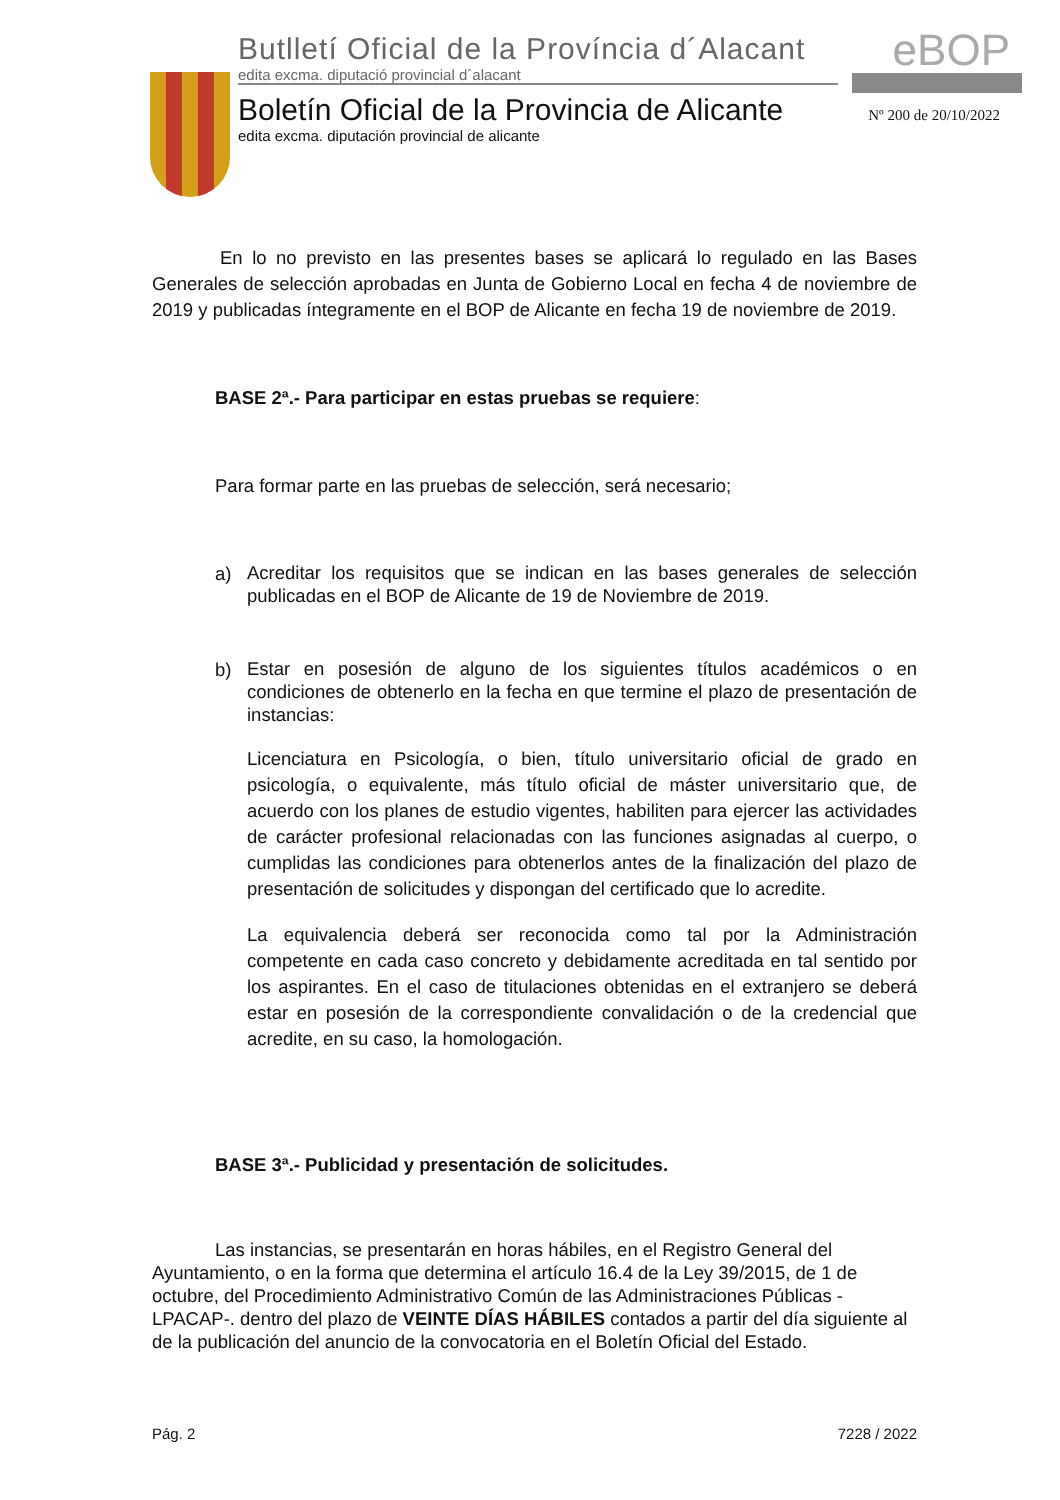Butlletí Oficial de la Província d´Alacant
edita excma. diputació provincial d´alacant
Boletín Oficial de la Provincia de Alicante
edita excma. diputación provincial de alicante
eBOP
Nº 200 de 20/10/2022
En lo no previsto en las presentes bases se aplicará lo regulado en las Bases Generales de selección aprobadas en Junta de Gobierno Local en fecha 4 de noviembre de 2019 y publicadas íntegramente en el BOP de Alicante en fecha 19 de noviembre de 2019.
BASE 2ª.- Para participar en estas pruebas se requiere:
Para formar parte en las pruebas de selección, será necesario;
a)
Acreditar los requisitos que se indican en las bases generales de selección publicadas en el BOP de Alicante de 19 de Noviembre de 2019.
b)
Estar en posesión de alguno de los siguientes títulos académicos o en condiciones de obtenerlo en la fecha en que termine el plazo de presentación de instancias:
Licenciatura en Psicología, o bien, título universitario oficial de grado en psicología, o equivalente, más título oficial de máster universitario que, de acuerdo con los planes de estudio vigentes, habiliten para ejercer las actividades de carácter profesional relacionadas con las funciones asignadas al cuerpo, o cumplidas las condiciones para obtenerlos antes de la finalización del plazo de presentación de solicitudes y dispongan del certificado que lo acredite.
La equivalencia deberá ser reconocida como tal por la Administración competente en cada caso concreto y debidamente acreditada en tal sentido por los aspirantes. En el caso de titulaciones obtenidas en el extranjero se deberá estar en posesión de la correspondiente convalidación o de la credencial que acredite, en su caso, la homologación.
BASE 3ª.- Publicidad y presentación de solicitudes.
Las instancias, se presentarán en horas hábiles, en el Registro General del Ayuntamiento, o en la forma que determina el artículo 16.4 de la Ley 39/2015, de 1 de octubre, del Procedimiento Administrativo Común de las Administraciones Públicas -LPACAP-. dentro del plazo de VEINTE DÍAS HÁBILES contados a partir del día siguiente al de la publicación del anuncio de la convocatoria en el Boletín Oficial del Estado.
Pág. 2 7228 / 2022